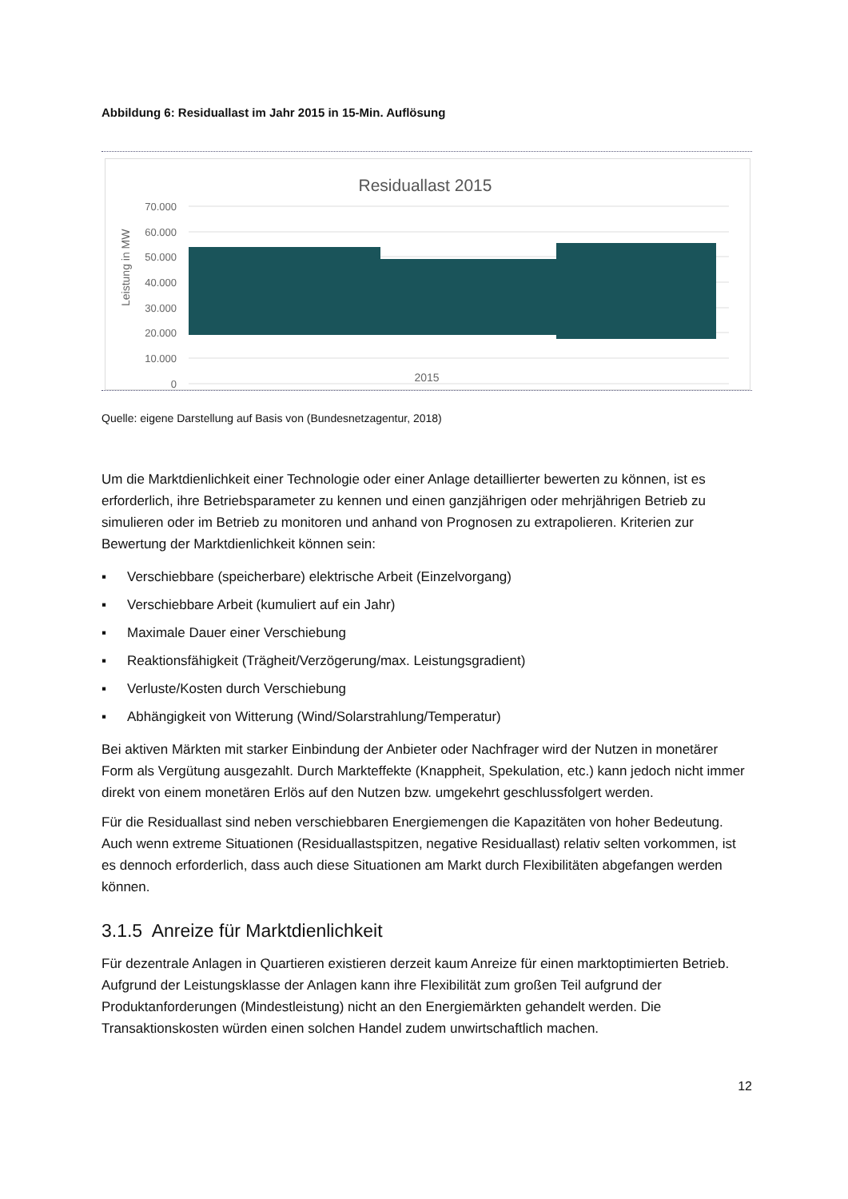Abbildung 6: Residuallast im Jahr 2015 in 15-Min. Auflösung
Residuallast 2015
70.000
60.000
50.000
40.000
30.000
20.000
10.000
0
Leistung in MW
2015
Quelle: eigene Darstellung auf Basis von (Bundesnetzagentur, 2018)
Um die Marktdienlichkeit einer Technologie oder einer Anlage detaillierter bewerten zu können, ist es erforderlich, ihre Betriebsparameter zu kennen und einen ganzjährigen oder mehrjährigen Betrieb zu simulieren oder im Betrieb zu monitoren und anhand von Prognosen zu extrapolieren. Kriterien zur Bewertung der Marktdienlichkeit können sein:
▪ Verschiebbare (speicherbare) elektrische Arbeit (Einzelvorgang)
▪ Verschiebbare Arbeit (kumuliert auf ein Jahr)
▪ Maximale Dauer einer Verschiebung
▪ Reaktionsfähigkeit (Trägheit/Verzögerung/max. Leistungsgradient)
▪ Verluste/Kosten durch Verschiebung
▪ Abhängigkeit von Witterung (Wind/Solarstrahlung/Temperatur)
Bei aktiven Märkten mit starker Einbindung der Anbieter oder Nachfrager wird der Nutzen in monetärer Form als Vergütung ausgezahlt. Durch Markteffekte (Knappheit, Spekulation, etc.) kann jedoch nicht immer direkt von einem monetären Erlös auf den Nutzen bzw. umgekehrt geschlussfolgert werden.
Für die Residuallast sind neben verschiebbaren Energiemengen die Kapazitäten von hoher Bedeutung. Auch wenn extreme Situationen (Residuallastspitzen, negative Residuallast) relativ selten vorkommen, ist es dennoch erforderlich, dass auch diese Situationen am Markt durch Flexibilitäten abgefangen werden können.
3.1.5 Anreize für Marktdienlichkeit
Für dezentrale Anlagen in Quartieren existieren derzeit kaum Anreize für einen marktoptimierten Betrieb. Aufgrund der Leistungsklasse der Anlagen kann ihre Flexibilität zum großen Teil aufgrund der Produktanforderungen (Mindestleistung) nicht an den Energiemärkten gehandelt werden. Die Transaktionskosten würden einen solchen Handel zudem unwirtschaftlich machen.
12